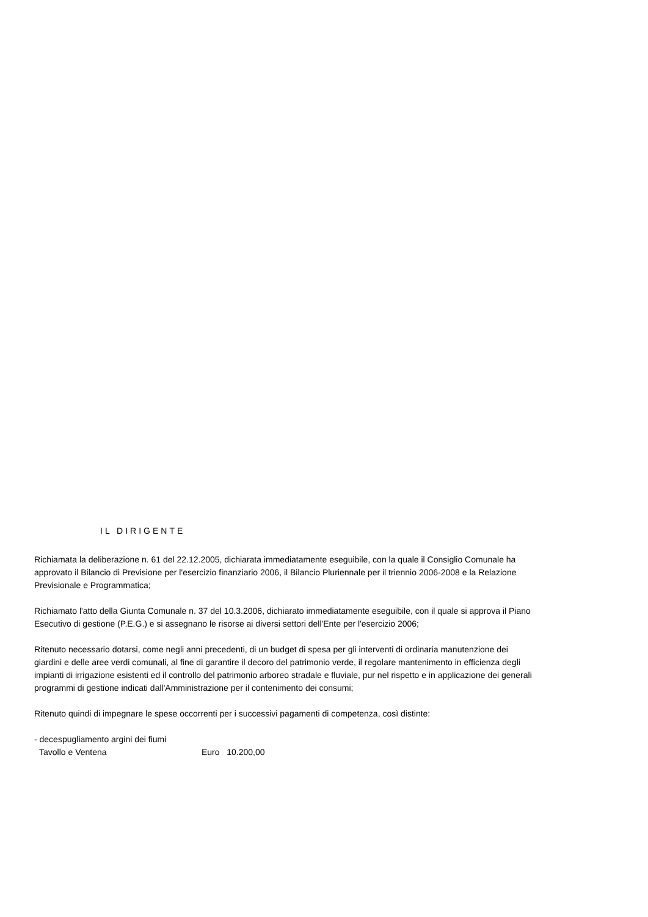IL DIRIGENTE
Richiamata la deliberazione n. 61 del 22.12.2005, dichiarata immediatamente eseguibile, con la quale il Consiglio Comunale ha approvato il Bilancio di Previsione per l'esercizio finanziario 2006, il Bilancio Pluriennale per il triennio 2006-2008 e la Relazione Previsionale e Programmatica;
Richiamato l'atto della Giunta Comunale n. 37 del 10.3.2006, dichiarato immediatamente eseguibile, con il quale si approva il Piano Esecutivo di gestione (P.E.G.) e si assegnano le risorse ai diversi settori dell'Ente per l'esercizio 2006;
Ritenuto necessario dotarsi, come negli anni precedenti, di un budget di spesa per gli interventi di ordinaria manutenzione dei giardini e delle aree verdi comunali, al fine di garantire il decoro del patrimonio verde, il regolare mantenimento in efficienza degli impianti di irrigazione esistenti ed il controllo del patrimonio arboreo stradale e fluviale, pur nel rispetto e in applicazione dei generali programmi di gestione indicati dall'Amministrazione per il contenimento dei consumi;
Ritenuto quindi di impegnare le spese occorrenti per i successivi pagamenti di competenza, così distinte:
- decespugliamento argini dei fiumi
Tavollo e Ventena Euro 10.200,00